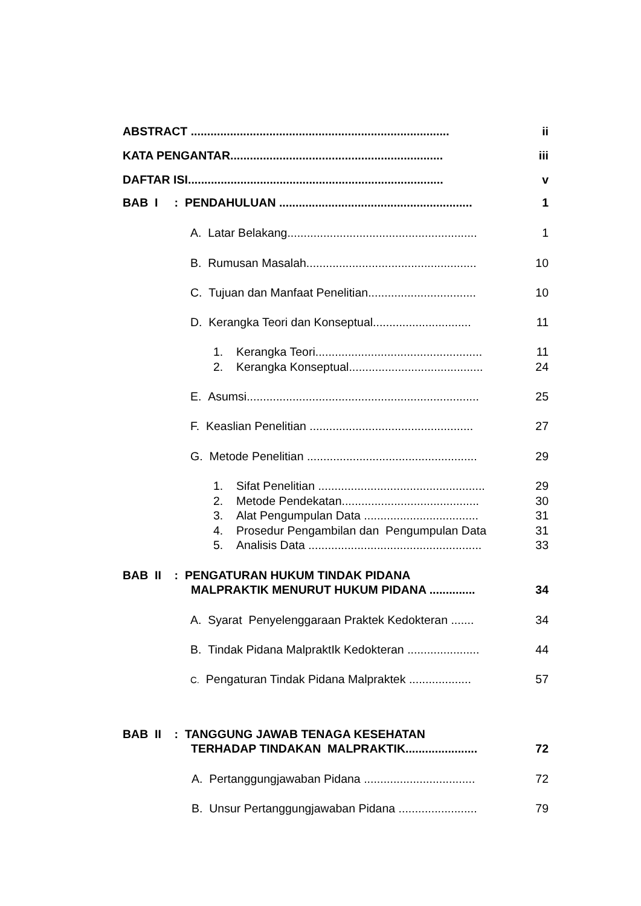ABSTRACT ............................................................................... ii
KATA PENGANTAR................................................................. iii
DAFTAR ISI.............................................................................. v
BAB I : PENDAHULUAN ........................................................... 1
A. Latar Belakang.......................................................... 1
B. Rumusan Masalah.................................................... 10
C. Tujuan dan Manfaat Penelitian................................. 10
D. Kerangka Teori dan Konseptual.............................. 11
1. Kerangka Teori................................................... 11
2. Kerangka Konseptual......................................... 24
E. Asumsi....................................................................... 25
F. Keaslian Penelitian .................................................. 27
G. Metode Penelitian .................................................... 29
1. Sifat Penelitian ................................................... 29
2. Metode Pendekatan.......................................... 30
3. Alat Pengumpulan Data ................................... 31
4. Prosedur Pengambilan dan Pengumpulan Data 31
5. Analisis Data ..................................................... 33
BAB II : PENGATURAN HUKUM TINDAK PIDANA
MALPRAKTIK MENURUT HUKUM PIDANA ..............
34
A. Syarat Penyelenggaraan Praktek Kedokteran ....... 34
B. Tindak Pidana MalpraktIk Kedokteran ...................... 44
C. Pengaturan Tindak Pidana Malpraktek ................... 57
BAB II : TANGGUNG JAWAB TENAGA KESEHATAN
TERHADAP TINDAKAN MALPRAKTIK......................
72
A. Pertanggungjawaban Pidana .................................. 72
B. Unsur Pertanggungjawaban Pidana ........................ 79